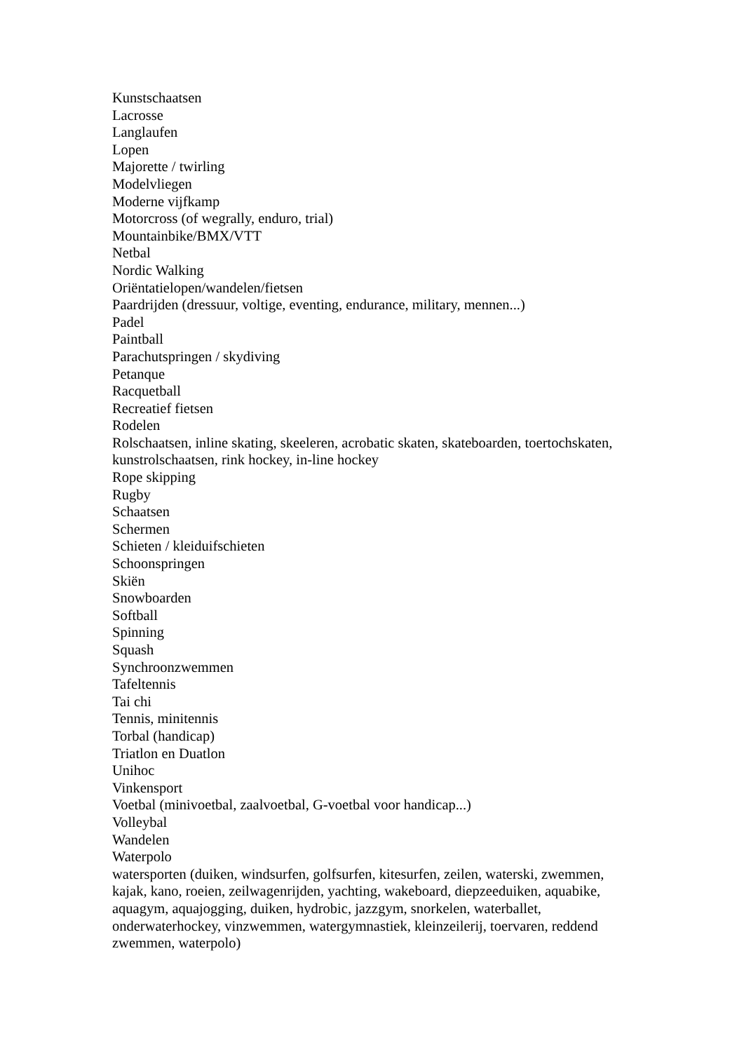Kunstschaatsen
Lacrosse
Langlaufen
Lopen
Majorette / twirling
Modelvliegen
Moderne vijfkamp
Motorcross (of wegrally, enduro, trial)
Mountainbike/BMX/VTT
Netbal
Nordic Walking
Oriëntatielopen/wandelen/fietsen
Paardrijden (dressuur, voltige, eventing, endurance, military, mennen...)
Padel
Paintball
Parachutspringen / skydiving
Petanque
Racquetball
Recreatief fietsen
Rodelen
Rolschaatsen, inline skating, skeeleren, acrobatic skaten, skateboarden, toertochskaten, kunstrolschaatsen, rink hockey, in-line hockey
Rope skipping
Rugby
Schaatsen
Schermen
Schieten / kleiduifschieten
Schoonspringen
Skiën
Snowboarden
Softball
Spinning
Squash
Synchroonzwemmen
Tafeltennis
Tai chi
Tennis, minitennis
Torbal (handicap)
Triatlon en Duatlon
Unihoc
Vinkensport
Voetbal (minivoetbal, zaalvoetbal, G-voetbal voor handicap...)
Volleybal
Wandelen
Waterpolo
watersporten (duiken, windsurfen, golfsurfen, kitesurfen, zeilen, waterski, zwemmen, kajak, kano, roeien, zeilwagenrijden, yachting, wakeboard, diepzeeduiken, aquabike, aquagym, aquajogging, duiken, hydrobic, jazzgym, snorkelen, waterballet, onderwaterhockey, vinzwemmen, watergymnastiek, kleinzeilerij, toervaren, reddend zwemmen, waterpolo)